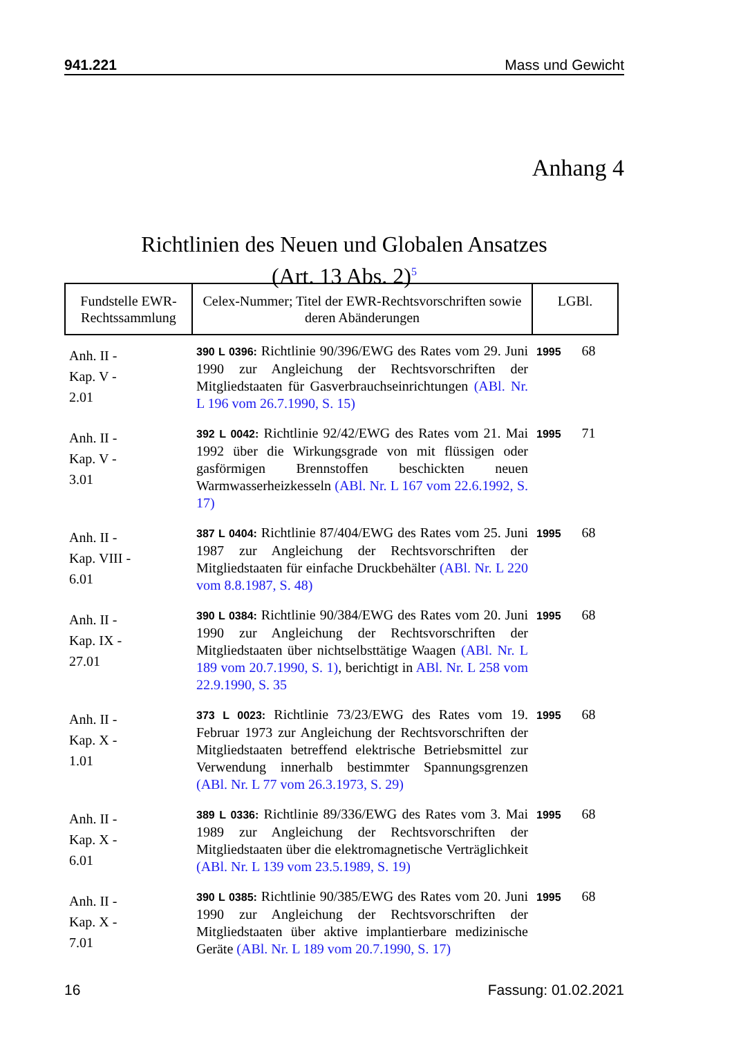941.221 Mass und Gewicht
Anhang 4
Richtlinien des Neuen und Globalen Ansatzes
(Art. 13 Abs. 2)<sup>5</sup>
| Fundstelle EWR-Rechtssammlung | Celex-Nummer; Titel der EWR-Rechtsvorschriften sowie deren Abänderungen | LGBl. |
| --- | --- | --- |
| Anh. II - Kap. V - 2.01 | 390 L 0396: Richtlinie 90/396/EWG des Rates vom 29. Juni 1990 zur Angleichung der Rechtsvorschriften der Mitgliedstaaten für Gasverbrauchseinrichtungen (ABl. Nr. L 196 vom 26.7.1990, S. 15) | 1995 68 |
| Anh. II - Kap. V - 3.01 | 392 L 0042: Richtlinie 92/42/EWG des Rates vom 21. Mai 1992 über die Wirkungsgrade von mit flüssigen oder gasförmigen Brennstoffen beschickten neuen Warmwasserheizkesseln (ABl. Nr. L 167 vom 22.6.1992, S. 17) | 1995 71 |
| Anh. II - Kap. VIII - 6.01 | 387 L 0404: Richtlinie 87/404/EWG des Rates vom 25. Juni 1987 zur Angleichung der Rechtsvorschriften der Mitgliedstaaten für einfache Druckbehälter (ABl. Nr. L 220 vom 8.8.1987, S. 48) | 1995 68 |
| Anh. II - Kap. IX - 27.01 | 390 L 0384: Richtlinie 90/384/EWG des Rates vom 20. Juni 1990 zur Angleichung der Rechtsvorschriften der Mitgliedstaaten über nichtselbsttätige Waagen (ABl. Nr. L 189 vom 20.7.1990, S. 1) , berichtigt in ABl. Nr. L 258 vom 22.9.1990, S. 35 | 1995 68 |
| Anh. II - Kap. X - 1.01 | 373 L 0023: Richtlinie 73/23/EWG des Rates vom 19. Februar 1973 zur Angleichung der Rechtsvorschriften der Mitgliedstaaten betreffend elektrische Betriebsmittel zur Verwendung innerhalb bestimmter Spannungsgrenzen (ABl. Nr. L 77 vom 26.3.1973, S. 29) | 1995 68 |
| Anh. II - Kap. X - 6.01 | 389 L 0336: Richtlinie 89/336/EWG des Rates vom 3. Mai 1989 zur Angleichung der Rechtsvorschriften der Mitgliedstaaten über die elektromagnetische Verträglichkeit (ABl. Nr. L 139 vom 23.5.1989, S. 19) | 1995 68 |
| Anh. II - Kap. X - 7.01 | 390 L 0385: Richtlinie 90/385/EWG des Rates vom 20. Juni 1990 zur Angleichung der Rechtsvorschriften der Mitgliedstaaten über aktive implantierbare medizinische Geräte (ABl. Nr. L 189 vom 20.7.1990, S. 17) | 1995 68 |
16 Fassung: 01.02.2021